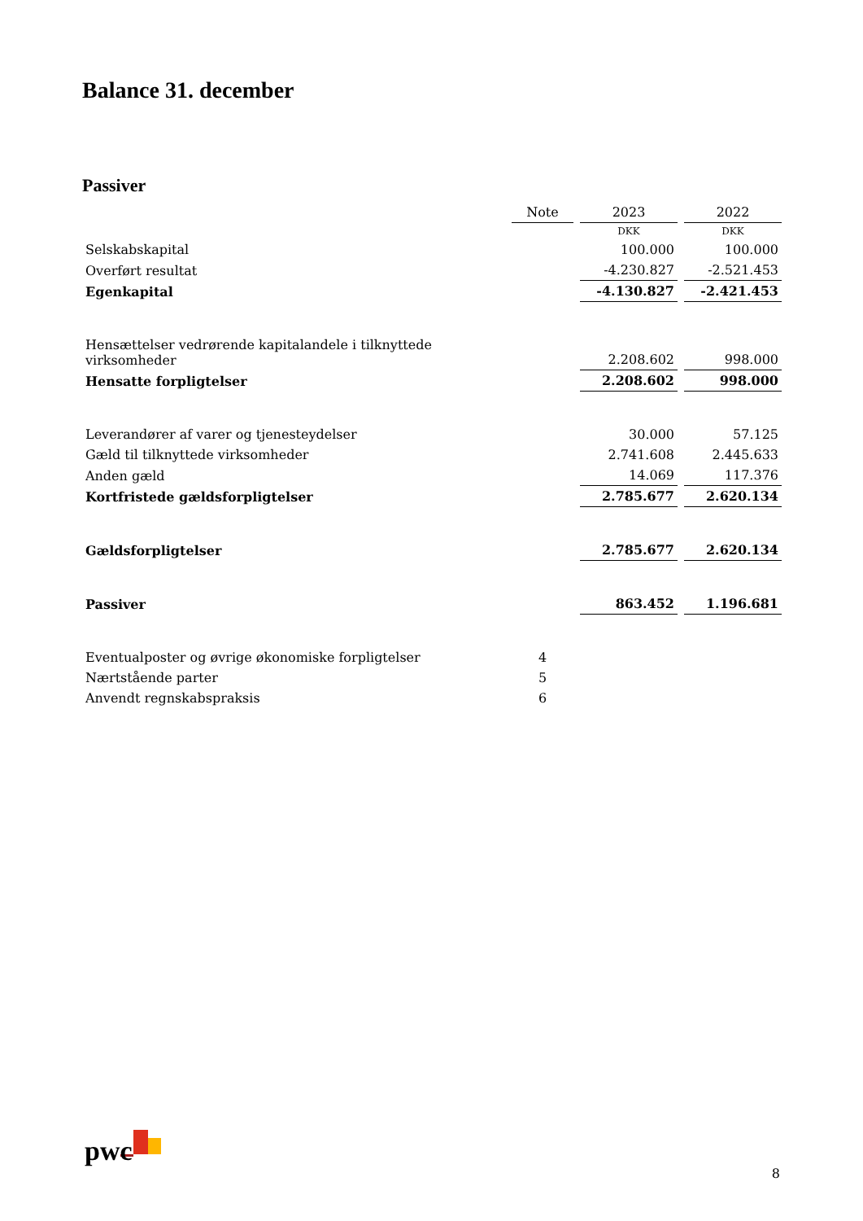Balance 31. december
Passiver
| | Note | 2023 | 2022 |
| --- | --- | --- | --- |
| | | DKK | DKK |
| Selskabskapital | | 100.000 | 100.000 |
| Overført resultat | | -4.230.827 | -2.521.453 |
| Egenkapital | | -4.130.827 | -2.421.453 |
| Hensættelser vedrørende kapitalandele i tilknyttede virksomheder | | 2.208.602 | 998.000 |
| Hensatte forpligtelser | | 2.208.602 | 998.000 |
| Leverandører af varer og tjenesteydelser | | 30.000 | 57.125 |
| Gæld til tilknyttede virksomheder | | 2.741.608 | 2.445.633 |
| Anden gæld | | 14.069 | 117.376 |
| Kortfristede gældsforpligtelser | | 2.785.677 | 2.620.134 |
| Gældsforpligtelser | | 2.785.677 | 2.620.134 |
| Passiver | | 863.452 | 1.196.681 |
| Eventualposter og øvrige økonomiske forpligtelser | 4 | | |
| Nærtstående parter | 5 | | |
| Anvendt regnskabspraksis | 6 | | |
pwc
8